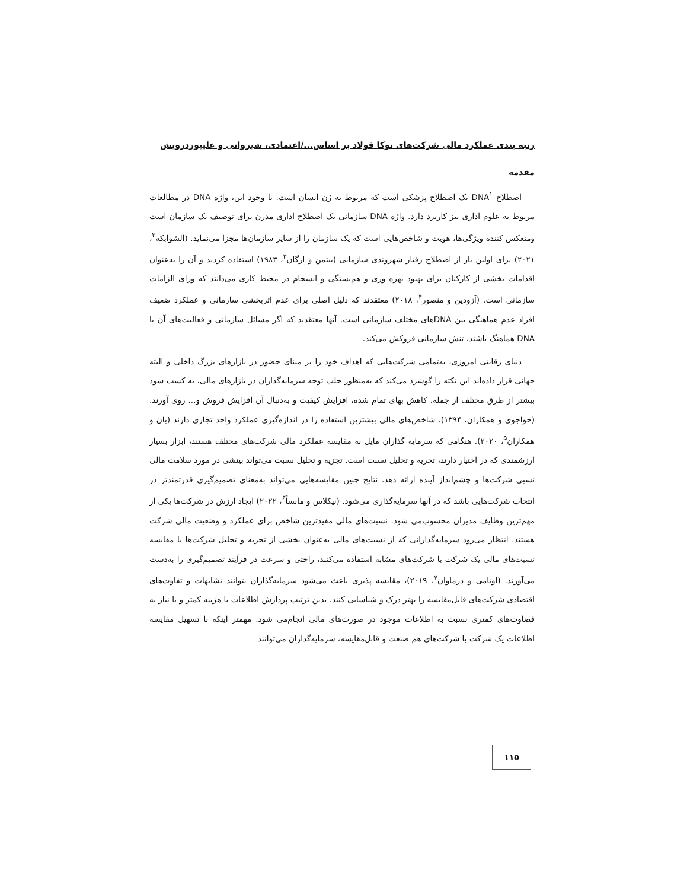رتبه بندی عملکرد مالی شرکت‌های توکا فولاد بر اساس.../اعتمادی، شیروانی و علیپوردرویش
مقدمه
اصطلاح DNA<sup>۱</sup> یک اصطلاح پزشکی است که مربوط به ژن انسان است. با وجود این، واژه DNA در مطالعات مربوط به علوم اداری نیز کاربرد دارد. واژه DNA سازمانی یک اصطلاح اداری مدرن برای توصیف یک سازمان است ومنعکس کننده ویژگی‌ها، هویت و شاخص‌هایی است که یک سازمان را از سایر سازمان‌ها مجزا می‌نماید. (الشوابکه<sup>۲</sup>، ۲۰۲۱) برای اولین بار از اصطلاح رفتار شهروندی سازمانی (بیتمن و ارگان<sup>۳</sup>، ۱۹۸۳) استفاده کردند و آن را به‌عنوان اقدامات بخشی از کارکنان برای بهبود بهره وری و هم‌بستگی و انسجام در محیط کاری می‌دانند که ورای الزامات سازمانی است. (آزودین و منصور<sup>۴</sup>، ۲۰۱۸) معتقدند که دلیل اصلی برای عدم اثربخشی سازمانی و عملکرد ضعیف افراد عدم هماهنگی بین DNAهای مختلف سازمانی است. آنها معتقدند که اگر مسائل سازمانی و فعالیت‌های آن با DNA هماهنگ باشند، تنش سازمانی فروکش می‌کند.
دنیای رقابتی امروزی، به‌تمامی شرکت‌هایی که اهداف خود را بر مبنای حضور در بازارهای بزرگ داخلی و البته جهانی قرار داده‌اند این نکته را گوشزد می‌کند که به‌منظور جلب توجه سرمایه‌گذاران در بازارهای مالی، به کسب سود بیشتر از طرق مختلف از جمله، کاهش بهای تمام شده، افزایش کیفیت و به‌دنبال آن افزایش فروش و... روی آورند. (خواجوی و همکاران، ۱۳۹۴). شاخص‌های مالی بیشترین استفاده را در اندازه‌گیری عملکرد واحد تجاری دارند (بان و همکاران<sup>۵</sup>، ۲۰۲۰). هنگامی که سرمایه گذاران مایل به مقایسه عملکرد مالی شرکت‌های مختلف هستند، ابزار بسیار ارزشمندی که در اختیار دارند، تجزیه و تحلیل نسبت است. تجزیه و تحلیل نسبت می‌تواند بینشی در مورد سلامت مالی نسبی شرکت‌ها و چشم‌انداز آینده ارائه دهد. نتایج چنین مقایسه‌هایی می‌تواند به‌معنای تصمیم‌گیری قدرتمندتر در انتخاب شرکت‌هایی باشد که در آنها سرمایه‌گذاری می‌شود. (نیکلاس و مانساً<sup>۶</sup>، ۲۰۲۲) ایجاد ارزش در شرکت‌ها یکی از مهم‌ترین وظایف مدیران محسوب‌می شود. نسبت‌های مالی مفیدترین شاخص برای عملکرد و وضعیت مالی شرکت هستند. انتظار می‌رود سرمایه‌گذارانی که از نسبت‌های مالی به‌عنوان بخشی از تجزیه و تحلیل شرکت‌ها با مقایسه نسبت‌های مالی یک شرکت با شرکت‌های مشابه استفاده می‌کنند، راحتی و سرعت در فرآیند تصمیم‌گیری را به‌دست می‌آورند. (اوتامی و درماوان<sup>۷</sup>، ۲۰۱۹)، مقایسه پذیری باعث می‌شود سرمایه‌گذاران بتوانند تشابهات و تفاوت‌های اقتصادی شرکت‌های قابل‌مقایسه را بهتر درک و شناسایی کنند. بدین ترتیب پردازش اطلاعات با هزینه کمتر و با نیاز به قضاوت‌های کمتری نسبت به اطلاعات موجود در صورت‌های مالی انجام‌می شود. مهمتر اینکه با تسهیل مقایسه اطلاعات یک شرکت با شرکت‌های هم صنعت و قابل‌مقایسه، سرمایه‌گذاران می‌توانند
۱۱۵